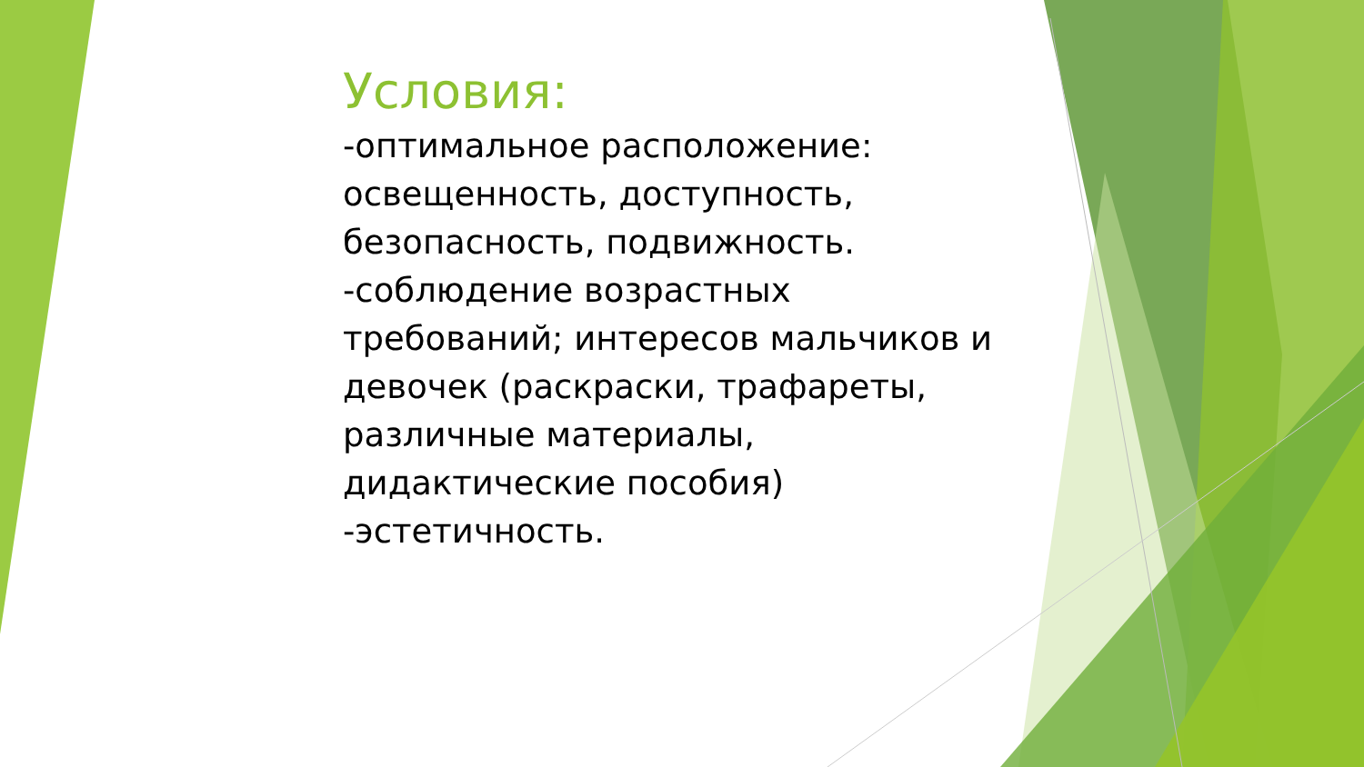Условия:
-оптимальное расположение: освещенность, доступность, безопасность, подвижность.
-соблюдение возрастных требований; интересов мальчиков и девочек (раскраски, трафареты, различные материалы, дидактические пособия)
-эстетичность.